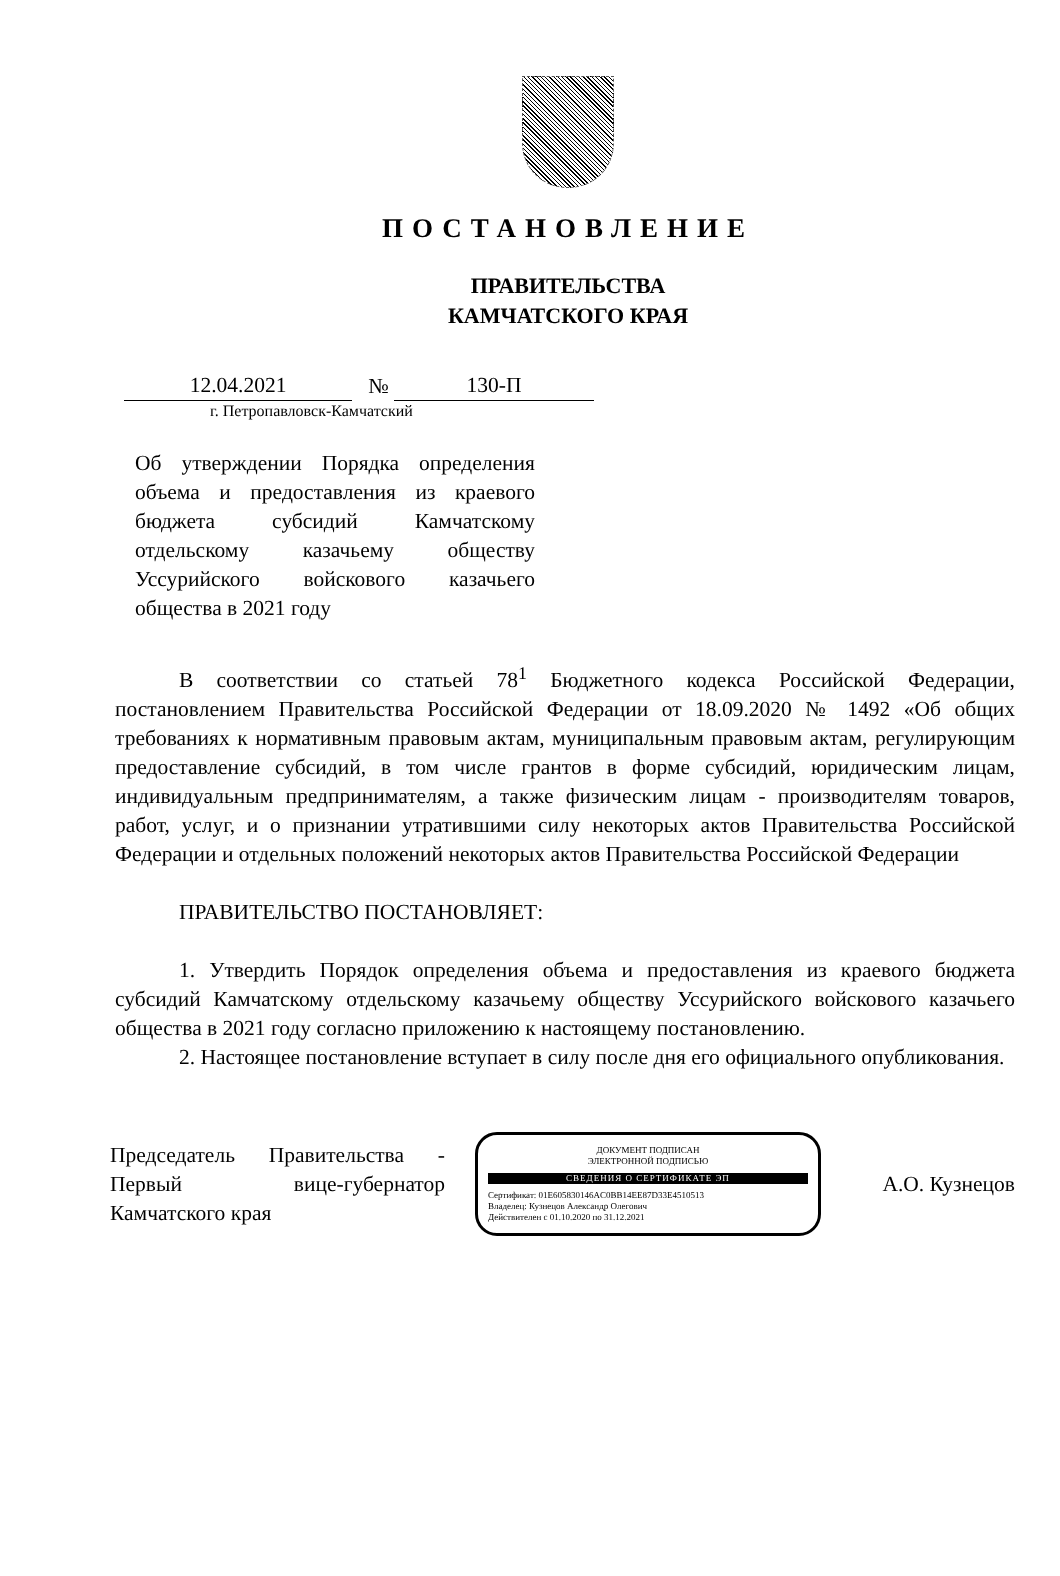ПОСТАНОВЛЕНИЕ
ПРАВИТЕЛЬСТВА
КАМЧАТСКОГО КРАЯ
12.04.2021 № 130-П
г. Петропавловск-Камчатский
Об утверждении Порядка определения объема и предоставления из краевого бюджета субсидий Камчатскому отдельскому казачьему обществу Уссурийского войскового казачьего общества в 2021 году
В соответствии со статьей 78<sup>1</sup> Бюджетного кодекса Российской Федерации, постановлением Правительства Российской Федерации от 18.09.2020 № 1492 «Об общих требованиях к нормативным правовым актам, муниципальным правовым актам, регулирующим предоставление субсидий, в том числе грантов в форме субсидий, юридическим лицам, индивидуальным предпринимателям, а также физическим лицам - производителям товаров, работ, услуг, и о признании утратившими силу некоторых актов Правительства Российской Федерации и отдельных положений некоторых актов Правительства Российской Федерации
ПРАВИТЕЛЬСТВО ПОСТАНОВЛЯЕТ:
1. Утвердить Порядок определения объема и предоставления из краевого бюджета субсидий Камчатскому отдельскому казачьему обществу Уссурийского войскового казачьего общества в 2021 году согласно приложению к настоящему постановлению.
2. Настоящее постановление вступает в силу после дня его официального опубликования.
Председатель Правительства - Первый вице-губернатор Камчатского края
ДОКУМЕНТ ПОДПИСАН
ЭЛЕКТРОННОЙ ПОДПИСЬЮ
СВЕДЕНИЯ О СЕРТИФИКАТЕ ЭП
Сертификат: 01E605830146AC0BB14EE87D33E4510513
Владелец: Кузнецов Александр Олегович
Действителен с 01.10.2020 по 31.12.2021
А.О. Кузнецов